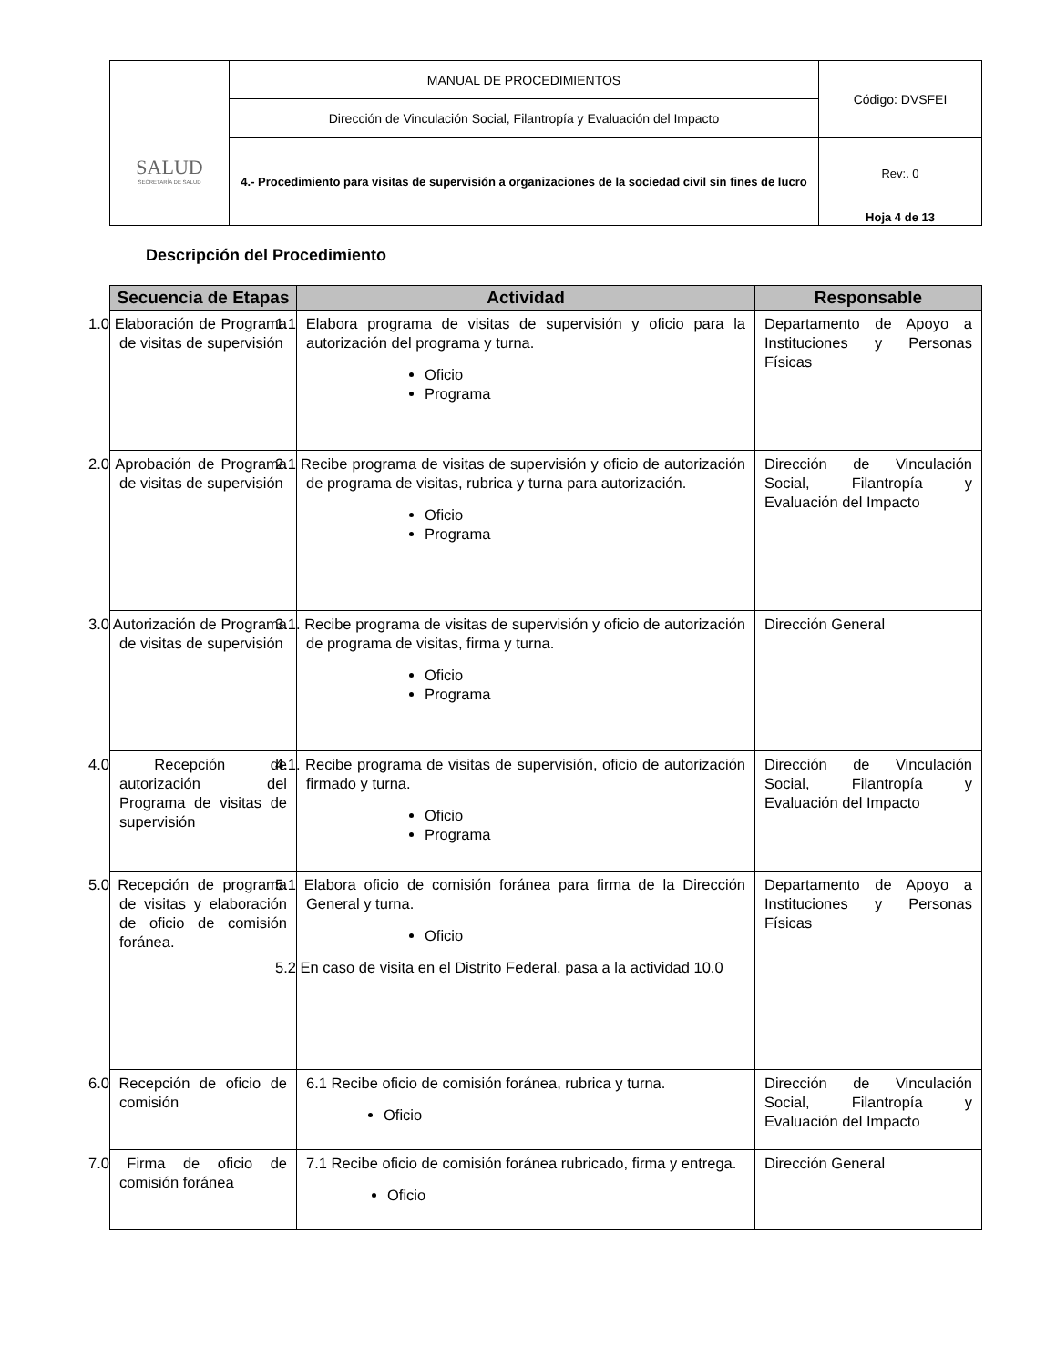| SALUD SECRETARÍA DE SALUD | MANUAL DE PROCEDIMIENTOS | Código: DVSFEI |
| | Dirección de Vinculación Social, Filantropía y Evaluación del Impacto | |
| | 4.- Procedimiento para visitas de supervisión a organizaciones de la sociedad civil sin fines de lucro | Rev:. 0 |
| | | Hoja 4 de 13 |
Descripción del Procedimiento
| Secuencia de Etapas | Actividad | Responsable |
| --- | --- | --- |
| 1.0 Elaboración de Programa de visitas de supervisión | 1.1 Elabora programa de visitas de supervisión y oficio para la autorización del programa y turna. Oficio Programa | Departamento de Apoyo a Instituciones y Personas Físicas |
| 2.0 Aprobación de Programa de visitas de supervisión | 2.1 Recibe programa de visitas de supervisión y oficio de autorización de programa de visitas, rubrica y turna para autorización. Oficio Programa | Dirección de Vinculación Social, Filantropía y Evaluación del Impacto |
| 3.0 Autorización de Programa de visitas de supervisión | 3.1. Recibe programa de visitas de supervisión y oficio de autorización de programa de visitas, firma y turna. Oficio Programa | Dirección General |
| 4.0 Recepción de autorización del Programa de visitas de supervisión | 4.1. Recibe programa de visitas de supervisión, oficio de autorización firmado y turna. Oficio Programa | Dirección de Vinculación Social, Filantropía y Evaluación del Impacto |
| 5.0 Recepción de programa de visitas y elaboración de oficio de comisión foránea. | 5.1 Elabora oficio de comisión foránea para firma de la Dirección General y turna. Oficio 5.2 En caso de visita en el Distrito Federal, pasa a la actividad 10.0 | Departamento de Apoyo a Instituciones y Personas Físicas |
| 6.0 Recepción de oficio de comisión | 6.1 Recibe oficio de comisión foránea, rubrica y turna. Oficio | Dirección de Vinculación Social, Filantropía y Evaluación del Impacto |
| 7.0 Firma de oficio de comisión foránea | 7.1 Recibe oficio de comisión foránea rubricado, firma y entrega. Oficio | Dirección General |